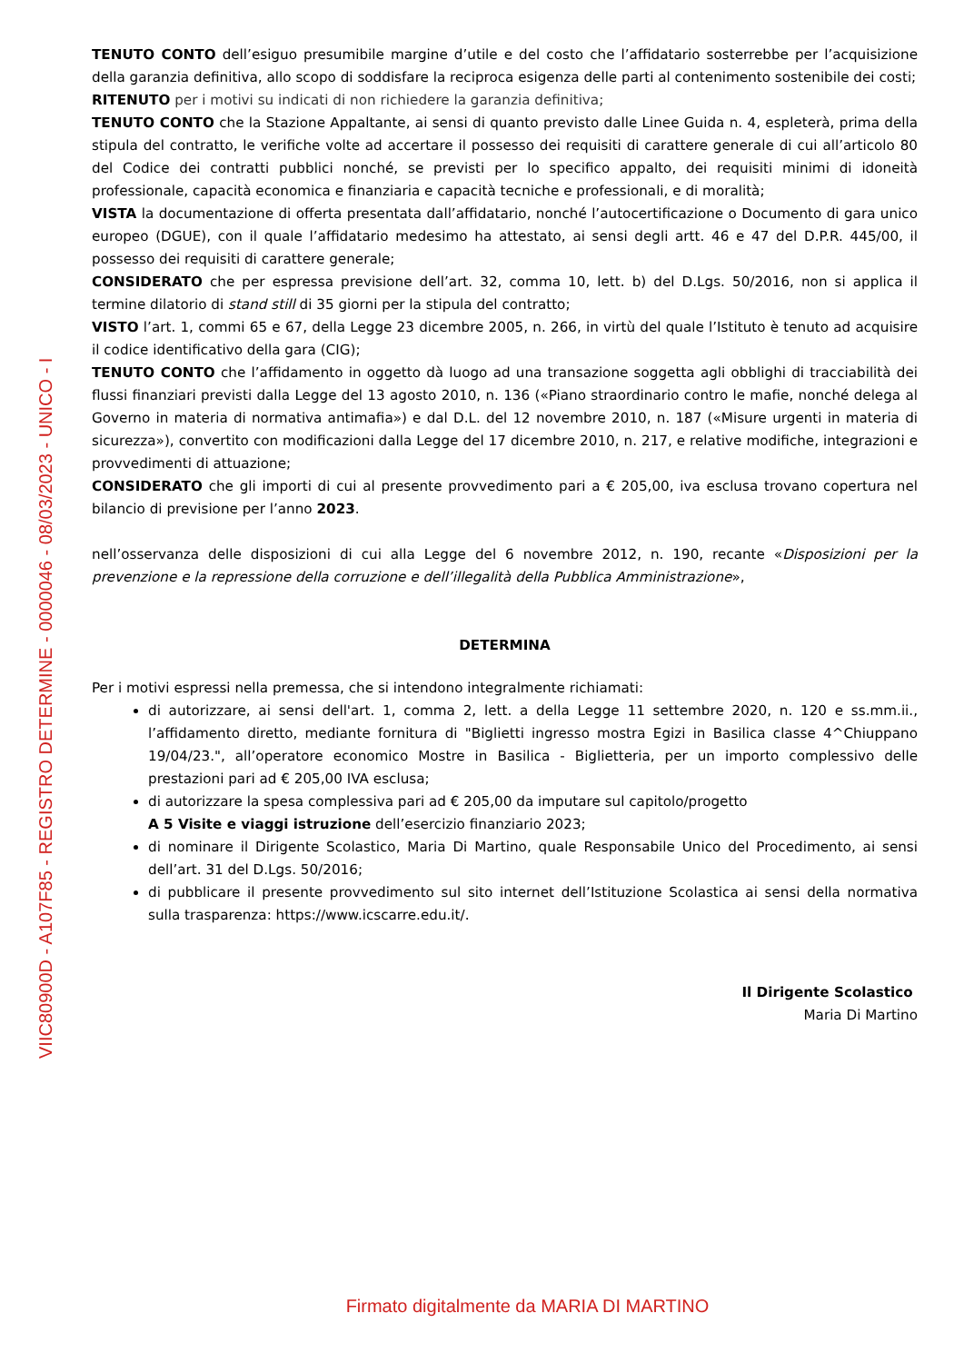VIIC80900D - A107F85 - REGISTRO DETERMINE - 0000046 - 08/03/2023 - UNICO - I
TENUTO CONTO dell’esiguo presumibile margine d’utile e del costo che l’affidatario sosterrebbe per l’acquisizione della garanzia definitiva, allo scopo di soddisfare la reciproca esigenza delle parti al contenimento sostenibile dei costi;
RITENUTO per i motivi su indicati di non richiedere la garanzia definitiva;
TENUTO CONTO che la Stazione Appaltante, ai sensi di quanto previsto dalle Linee Guida n. 4, espleterà, prima della stipula del contratto, le verifiche volte ad accertare il possesso dei requisiti di carattere generale di cui all’articolo 80 del Codice dei contratti pubblici nonché, se previsti per lo specifico appalto, dei requisiti minimi di idoneità professionale, capacità economica e finanziaria e capacità tecniche e professionali, e di moralità;
VISTA la documentazione di offerta presentata dall’affidatario, nonché l’autocertificazione o Documento di gara unico europeo (DGUE), con il quale l’affidatario medesimo ha attestato, ai sensi degli artt. 46 e 47 del D.P.R. 445/00, il possesso dei requisiti di carattere generale;
CONSIDERATO che per espressa previsione dell’art. 32, comma 10, lett. b) del D.Lgs. 50/2016, non si applica il termine dilatorio di stand still di 35 giorni per la stipula del contratto;
VISTO l’art. 1, commi 65 e 67, della Legge 23 dicembre 2005, n. 266, in virtù del quale l’Istituto è tenuto ad acquisire il codice identificativo della gara (CIG);
TENUTO CONTO che l’affidamento in oggetto dà luogo ad una transazione soggetta agli obblighi di tracciabilità dei flussi finanziari previsti dalla Legge del 13 agosto 2010, n. 136 («Piano straordinario contro le mafie, nonché delega al Governo in materia di normativa antimafia») e dal D.L. del 12 novembre 2010, n. 187 («Misure urgenti in materia di sicurezza»), convertito con modificazioni dalla Legge del 17 dicembre 2010, n. 217, e relative modifiche, integrazioni e provvedimenti di attuazione;
CONSIDERATO che gli importi di cui al presente provvedimento pari a € 205,00, iva esclusa trovano copertura nel bilancio di previsione per l’anno 2023.
nell’osservanza delle disposizioni di cui alla Legge del 6 novembre 2012, n. 190, recante «Disposizioni per la prevenzione e la repressione della corruzione e dell’illegalità della Pubblica Amministrazione»,
DETERMINA
Per i motivi espressi nella premessa, che si intendono integralmente richiamati:
di autorizzare, ai sensi dell'art. 1, comma 2, lett. a della Legge 11 settembre 2020, n. 120 e ss.mm.ii., l’affidamento diretto, mediante fornitura di "Biglietti ingresso mostra Egizi in Basilica classe 4^Chiuppano 19/04/23.", all’operatore economico Mostre in Basilica - Biglietteria, per un importo complessivo delle prestazioni pari ad € 205,00 IVA esclusa;
di autorizzare la spesa complessiva pari ad € 205,00 da imputare sul capitolo/progetto
A 5 Visite e viaggi istruzione dell’esercizio finanziario 2023;
di nominare il Dirigente Scolastico, Maria Di Martino, quale Responsabile Unico del Procedimento, ai sensi dell’art. 31 del D.Lgs. 50/2016;
di pubblicare il presente provvedimento sul sito internet dell’Istituzione Scolastica ai sensi della normativa sulla trasparenza: https://www.icscarre.edu.it/.
Il Dirigente Scolastico
Maria Di Martino
Firmato digitalmente da MARIA DI MARTINO